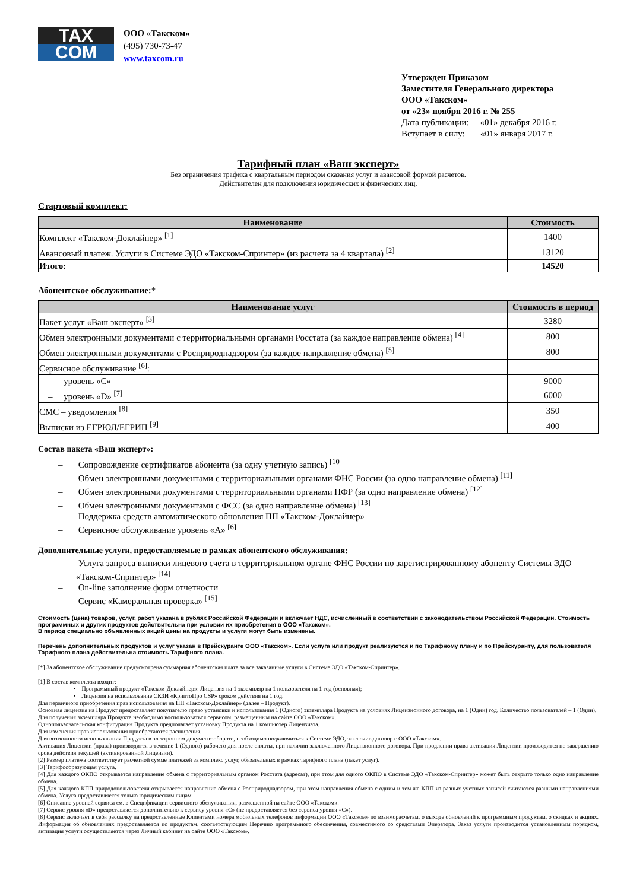TAX
COM
ООО «Такском»
(495) 730-73-47
www.taxcom.ru
Утвержден Приказом
Заместителя Генерального директора
ООО «Такском»
от «23» ноября 2016 г. № 255
Дата публикации: «01» декабря 2016 г.
Вступает в силу: «01» января 2017 г.
Тарифный план «Ваш эксперт»
Без ограничения трафика с квартальным периодом оказания услуг и авансовой формой расчетов.
Действителен для подключения юридических и физических лиц.
Стартовый комплект:
| Наименование | Стоимость |
| --- | --- |
| Комплект «Такском-Доклайнер» <sup>[1]</sup> | 1400 |
| Авансовый платеж. Услуги в Системе ЭДО «Такском-Спринтер» (из расчета за 4 квартала) <sup>[2]</sup> | 13120 |
| Итого: | 14520 |
Абонентское обслуживание:*
| Наименование услуг | Стоимость в период |
| --- | --- |
| Пакет услуг «Ваш эксперт» <sup>[3]</sup> | 3280 |
| Обмен электронными документами с территориальными органами Росстата (за каждое направление обмена) <sup>[4]</sup> | 800 |
| Обмен электронными документами с Росприроднадзором (за каждое направление обмена) <sup>[5]</sup> | 800 |
| Сервисное обслуживание <sup>[6]</sup>: | |
| – уровень «C» | 9000 |
| – уровень «D» <sup>[7]</sup> | 6000 |
| СМС – уведомления <sup>[8]</sup> | 350 |
| Выписки из ЕГРЮЛ/ЕГРИП <sup>[9]</sup> | 400 |
Состав пакета «Ваш эксперт»:
– Сопровождение сертификатов абонента (за одну учетную запись) <sup>[10]</sup>
– Обмен электронными документами с территориальными органами ФНС России (за одно направление обмена) <sup>[11]</sup>
– Обмен электронными документами с территориальными органами ПФР (за одно направление обмена) <sup>[12]</sup>
– Обмен электронными документами с ФСС (за одно направление обмена) <sup>[13]</sup>
– Поддержка средств автоматического обновления ПП «Такском-Доклайнер»
– Сервисное обслуживание уровень «A» <sup>[6]</sup>
Дополнительные услуги, предоставляемые в рамках абонентского обслуживания:
– Услуга запроса выписки лицевого счета в территориальном органе ФНС России по зарегистрированному абоненту Системы ЭДО «Такском-Спринтер» <sup>[14]</sup>
– On-line заполнение форм отчетности
– Сервис «Камеральная проверка» <sup>[15]</sup>
Стоимость (цена) товаров, услуг, работ указана в рублях Российской Федерации и включает НДС, исчисленный в соответствии с законодательством Российской Федерации. Стоимость программных и других продуктов действительна при условии их приобретения в ООО «Такском».
В период специально объявленных акций цены на продукты и услуги могут быть изменены.
Перечень дополнительных продуктов и услуг указан в Прейскуранте ООО «Такском». Если услуга или продукт реализуются и по Тарифному плану и по Прейскуранту, для пользователя Тарифного плана действительна стоимость Тарифного плана.
[*] За абонентское обслуживание предусмотрена суммарная абонентская плата за все заказанные услуги в Системе ЭДО «Такском-Спринтер».
[1] В состав комплекта входит:
• Программный продукт «Такском-Доклайнер»: Лицензия на 1 экземпляр на 1 пользователя на 1 год (основная);
• Лицензия на использование СКЗИ «КриптоПро CSP» сроком действия на 1 год.
Для первичного приобретения прав использования на ПП «Такском-Доклайнер» (далее – Продукт).
Основная лицензия на Продукт предоставляет покупателю право установки и использования 1 (Одного) экземпляра Продукта на условиях Лицензионного договора, на 1 (Один) год. Количество пользователей – 1 (Один).
Для получения экземпляра Продукта необходимо воспользоваться сервисом, размещенным на сайте ООО «Такском».
Однопользовательская конфигурация Продукта предполагает установку Продукта на 1 компьютер Лицензиата.
Для изменения прав использования приобретаются расширения.
Для возможности использования Продукта в электронном документообороте, необходимо подключиться к Системе ЭДО, заключив договор с ООО «Такском».
Активация Лицензии (права) производится в течение 1 (Одного) рабочего дня после оплаты, при наличии заключенного Лицензионного договора. При продлении права активация Лицензии производится по завершению срока действия текущей (активированной Лицензии).
[2] Размер платежа соответствует расчетной сумме платежей за комплекс услуг, обязательных в рамках тарифного плана (пакет услуг).
[3] Тарифообразующая услуга.
[4] Для каждого ОКПО открывается направление обмена с территориальным органом Росстата (адресат), при этом для одного ОКПО в Системе ЭДО «Такском-Спринтер» может быть открыто только одно направление обмена.
[5] Для каждого КПП природопользователя открывается направление обмена с Росприроднадзором, при этом направления обмена с одним и тем же КПП из разных учетных записей считаются разными направлениями обмена. Услуга предоставляется только юридическим лицам.
[6] Описание уровней сервиса см. в Спецификации сервисного обслуживания, размещенной на сайте ООО «Такском».
[7] Сервис уровня «D» предоставляется дополнительно к сервису уровня «C» (не предоставляется без сервиса уровня «C»).
[8] Сервис включает в себя рассылку на предоставленные Клиентами номера мобильных телефонов информации ООО «Такском» по взаиморасчетам, о выходе обновлений к программным продуктам, о скидках и акциях. Информация об обновлениях предоставляется по продуктам, соответствующим Перечню программного обеспечения, совместимого со средствами Оператора. Заказ услуги производится установленным порядком, активация услуги осуществляется через Личный кабинет на сайте ООО «Такском».